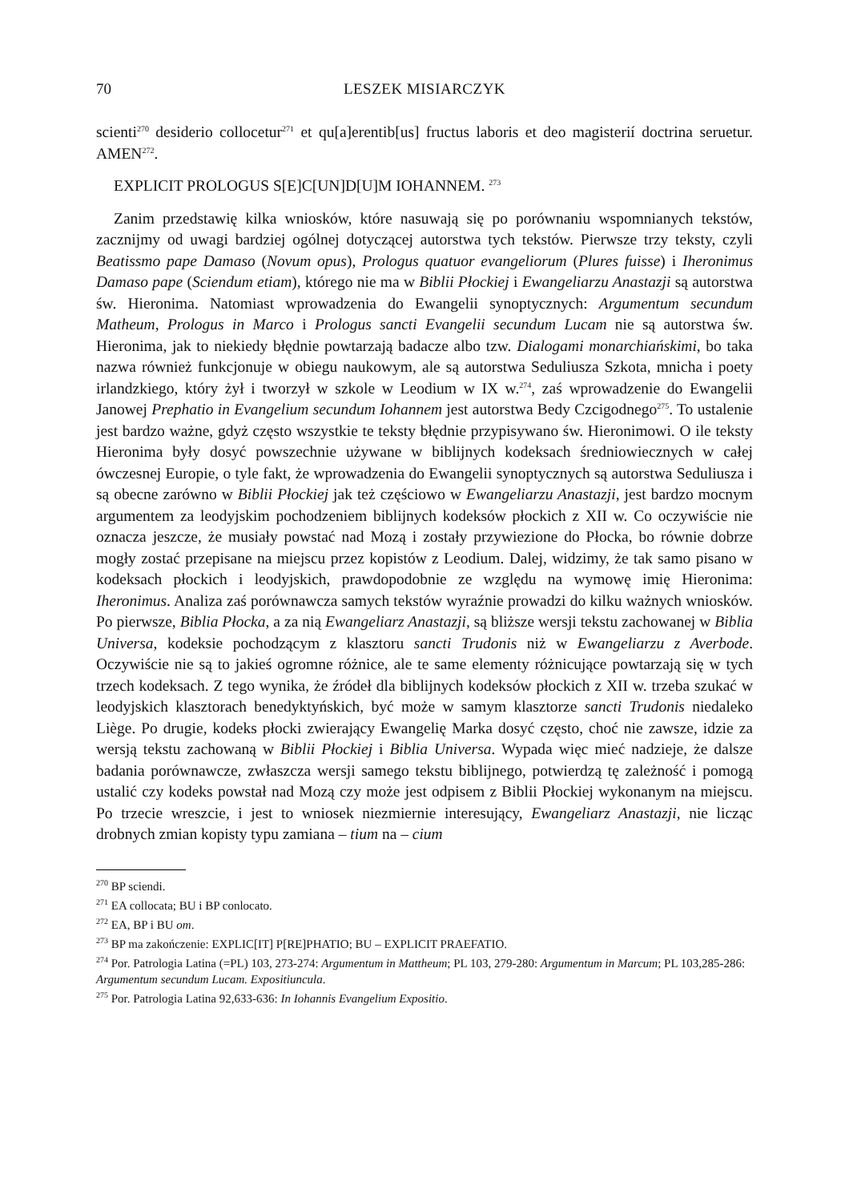70 LESZEK MISIARCZYK
scienti<sup>270</sup> desiderio collocetur<sup>271</sup> et qu[a]erentib[us] fructus laboris et deo magisterií doctrina seruetur. AMEN<sup>272</sup>.
EXPLICIT PROLOGUS S[E]C[UN]D[U]M IOHANNEM. <sup>273</sup>
Zanim przedstawię kilka wniosków, które nasuwają się po porównaniu wspomnianych tekstów, zacznijmy od uwagi bardziej ogólnej dotyczącej autorstwa tych tekstów. Pierwsze trzy teksty, czyli Beatissmo pape Damaso (Novum opus), Prologus quatuor evangeliorum (Plures fuisse) i Iheronimus Damaso pape (Sciendum etiam), którego nie ma w Biblii Płockiej i Ewangeliarzu Anastazji są autorstwa św. Hieronima. Natomiast wprowadzenia do Ewangelii synoptycznych: Argumentum secundum Matheum, Prologus in Marco i Prologus sancti Evangelii secundum Lucam nie są autorstwa św. Hieronima, jak to niekiedy błędnie powtarzają badacze albo tzw. Dialogami monarchiańskimi, bo taka nazwa również funkcjonuje w obiegu naukowym, ale są autorstwa Seduliusza Szkota, mnicha i poety irlandzkiego, który żył i tworzył w szkole w Leodium w IX w.<sup>274</sup>, zaś wprowadzenie do Ewangelii Janowej Prephatio in Evangelium secundum Iohannem jest autorstwa Bedy Czcigodnego<sup>275</sup>. To ustalenie jest bardzo ważne, gdyż często wszystkie te teksty błędnie przypisywano św. Hieronimowi. O ile teksty Hieronima były dosyć powszechnie używane w biblijnych kodeksach średniowiecznych w całej ówczesnej Europie, o tyle fakt, że wprowadzenia do Ewangelii synoptycznych są autorstwa Seduliusza i są obecne zarówno w Biblii Płockiej jak też częściowo w Ewangeliarzu Anastazji, jest bardzo mocnym argumentem za leodyjskim pochodzeniem biblijnych kodeksów płockich z XII w. Co oczywiście nie oznacza jeszcze, że musiały powstać nad Mozą i zostały przywiezione do Płocka, bo równie dobrze mogły zostać przepisane na miejscu przez kopistów z Leodium. Dalej, widzimy, że tak samo pisano w kodeksach płockich i leodyjskich, prawdopodobnie ze względu na wymowę imię Hieronima: Iheronimus. Analiza zaś porównawcza samych tekstów wyraźnie prowadzi do kilku ważnych wniosków. Po pierwsze, Biblia Płocka, a za nią Ewangeliarz Anastazji, są bliższe wersji tekstu zachowanej w Biblia Universa, kodeksie pochodzącym z klasztoru sancti Trudonis niż w Ewangeliarzu z Averbode. Oczywiście nie są to jakieś ogromne różnice, ale te same elementy różnicujące powtarzają się w tych trzech kodeksach. Z tego wynika, że źródeł dla biblijnych kodeksów płockich z XII w. trzeba szukać w leodyjskich klasztorach benedyktyńskich, być może w samym klasztorze sancti Trudonis niedaleko Liège. Po drugie, kodeks płocki zwierający Ewangelię Marka dosyć często, choć nie zawsze, idzie za wersją tekstu zachowaną w Biblii Płockiej i Biblia Universa. Wypada więc mieć nadzieje, że dalsze badania porównawcze, zwłaszcza wersji samego tekstu biblijnego, potwierdzą tę zależność i pomogą ustalić czy kodeks powstał nad Mozą czy może jest odpisem z Biblii Płockiej wykonanym na miejscu. Po trzecie wreszcie, i jest to wniosek niezmiernie interesujący, Ewangeliarz Anastazji, nie licząc drobnych zmian kopisty typu zamiana – tium na – cium
<sup>270</sup> BP sciendi.
<sup>271</sup> EA collocata; BU i BP conlocato.
<sup>272</sup> EA, BP i BU om.
<sup>273</sup> BP ma zakończenie: EXPLIC[IT] P[RE]PHATIO; BU – EXPLICIT PRAEFATIO.
<sup>274</sup> Por. Patrologia Latina (=PL) 103, 273-274: Argumentum in Mattheum; PL 103, 279-280: Argumentum in Marcum; PL 103,285-286: Argumentum secundum Lucam. Expositiuncula.
<sup>275</sup> Por. Patrologia Latina 92,633-636: In Iohannis Evangelium Expositio.